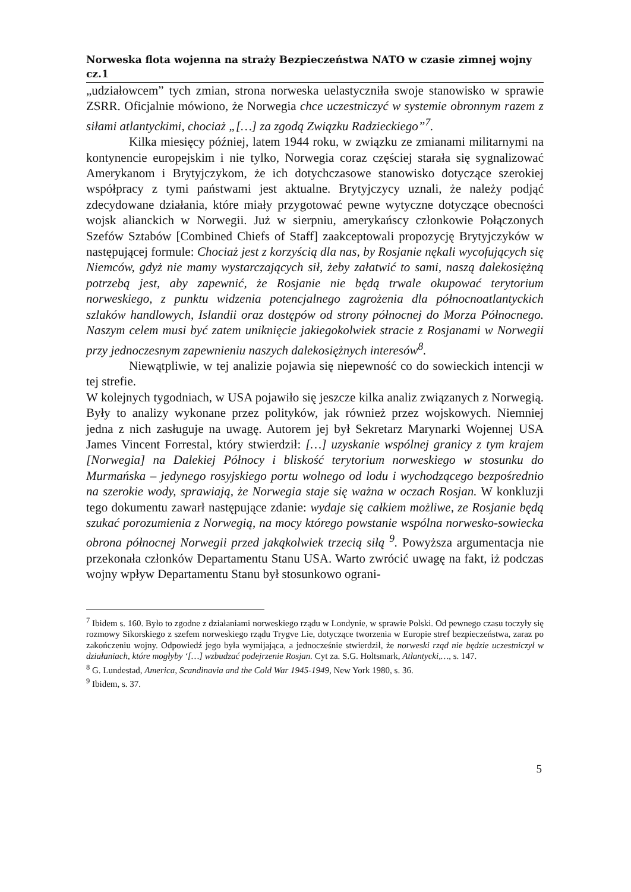Norweska flota wojenna na straży Bezpieczeństwa NATO w czasie zimnej wojny cz.1
„udziałowcem” tych zmian, strona norweska uelastyczniła swoje stanowisko w sprawie ZSRR. Oficjalnie mówiono, że Norwegia chce uczestniczyć w systemie obronnym razem z siłami atlantyckimi, chociaż „[…] za zgodą Związku Radzieckiego”<sup>7</sup>.
Kilka miesięcy później, latem 1944 roku, w związku ze zmianami militarnymi na kontynencie europejskim i nie tylko, Norwegia coraz częściej starała się sygnalizować Amerykanom i Brytyjczykom, że ich dotychczasowe stanowisko dotyczące szerokiej współpracy z tymi państwami jest aktualne. Brytyjczycy uznali, że należy podjąć zdecydowane działania, które miały przygotować pewne wytyczne dotyczące obecności wojsk alianckich w Norwegii. Już w sierpniu, amerykańscy członkowie Połączonych Szefów Sztabów [Combined Chiefs of Staff] zaakceptowali propozycję Brytyjczyków w następującej formule: Chociaż jest z korzyścią dla nas, by Rosjanie nękali wycofujących się Niemców, gdyż nie mamy wystarczających sił, żeby załatwić to sami, naszą dalekosiężną potrzebą jest, aby zapewnić, że Rosjanie nie będą trwale okupować terytorium norweskiego, z punktu widzenia potencjalnego zagrożenia dla północnoatlantyckich szlaków handlowych, Islandii oraz dostępów od strony północnej do Morza Północnego. Naszym celem musi być zatem uniknięcie jakiegokolwiek stracie z Rosjanami w Norwegii przy jednoczesnym zapewnieniu naszych dalekosiężnych interesów<sup>8</sup>.
Niewątpliwie, w tej analizie pojawia się niepewność co do sowieckich intencji w tej strefie.
W kolejnych tygodniach, w USA pojawiło się jeszcze kilka analiz związanych z Norwegią. Były to analizy wykonane przez polityków, jak również przez wojskowych. Niemniej jedna z nich zasługuje na uwagę. Autorem jej był Sekretarz Marynarki Wojennej USA James Vincent Forrestal, który stwierdził: […] uzyskanie wspólnej granicy z tym krajem [Norwegia] na Dalekiej Północy i bliskość terytorium norweskiego w stosunku do Murmańska – jedynego rosyjskiego portu wolnego od lodu i wychodzącego bezpośrednio na szerokie wody, sprawiają, że Norwegia staje się ważna w oczach Rosjan. W konkluzji tego dokumentu zawarł następujące zdanie: wydaje się całkiem możliwe, ze Rosjanie będą szukać porozumienia z Norwegią, na mocy którego powstanie wspólna norwesko-sowiecka obrona północnej Norwegii przed jakąkolwiek trzecią siłą <sup>9</sup>. Powyższa argumentacja nie przekonała członków Departamentu Stanu USA. Warto zwrócić uwagę na fakt, iż podczas wojny wpływ Departamentu Stanu był stosunkowo ograni-
<sup>7</sup> Ibidem s. 160. Było to zgodne z działaniami norweskiego rządu w Londynie, w sprawie Polski. Od pewnego czasu toczyły się rozmowy Sikorskiego z szefem norweskiego rządu Trygve Lie, dotyczące tworzenia w Europie stref bezpieczeństwa, zaraz po zakończeniu wojny. Odpowiedź jego była wymijająca, a jednocześnie stwierdził, że norweski rząd nie będzie uczestniczył w działaniach, które mogłyby ‘[…] wzbudzać podejrzenie Rosjan. Cyt za. S.G. Holtsmark, Atlantycki,…, s. 147.
<sup>8</sup> G. Lundestad, America, Scandinavia and the Cold War 1945-1949, New York 1980, s. 36.
<sup>9</sup> Ibidem, s. 37.
5